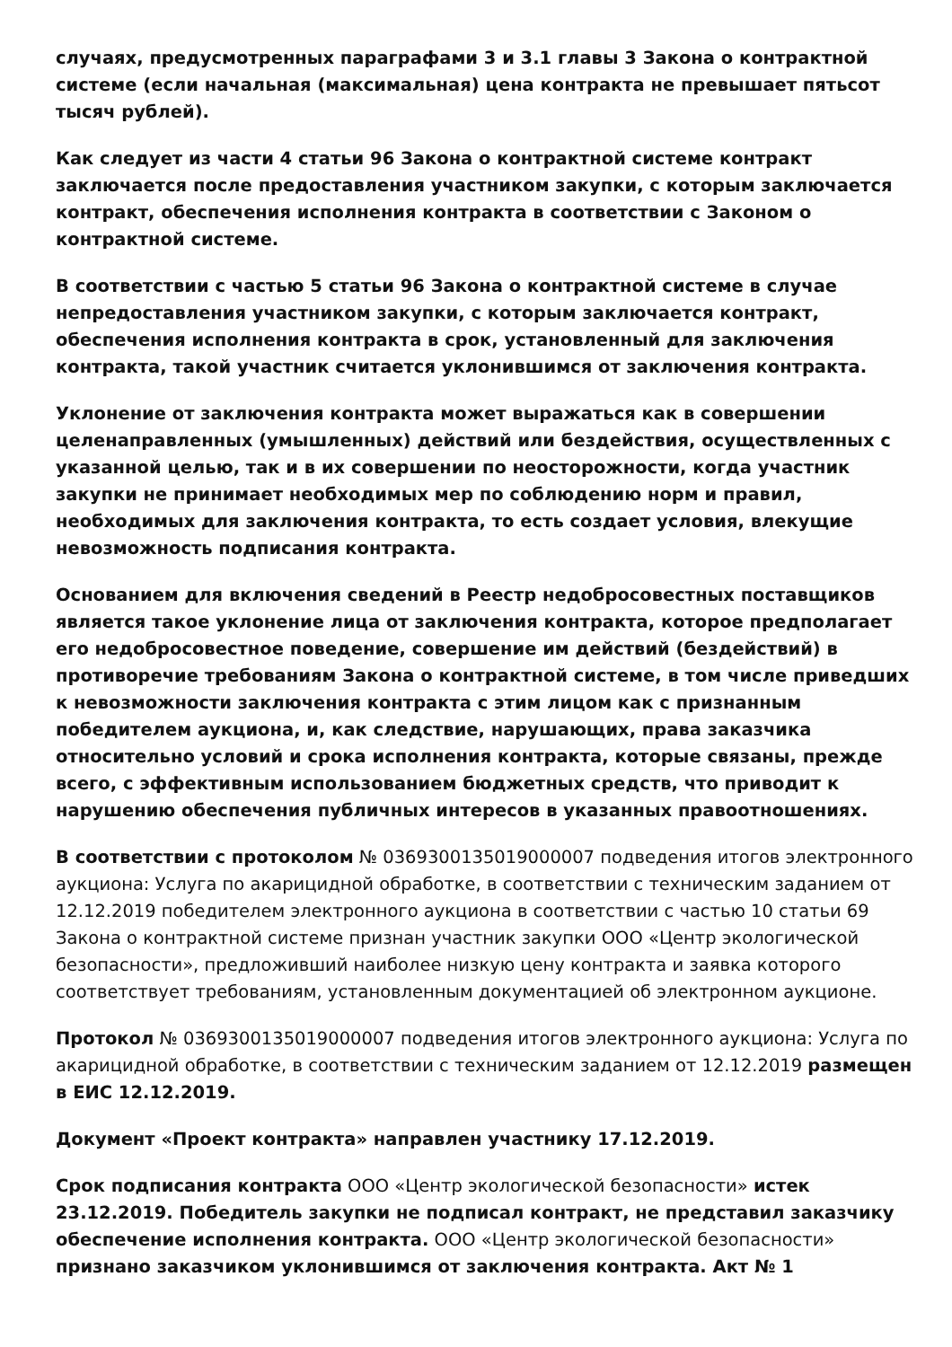случаях, предусмотренных параграфами 3 и 3.1 главы 3 Закона о контрактной системе (если начальная (максимальная) цена контракта не превышает пятьсот тысяч рублей).
Как следует из части 4 статьи 96 Закона о контрактной системе контракт заключается после предоставления участником закупки, с которым заключается контракт, обеспечения исполнения контракта в соответствии с Законом о контрактной системе.
В соответствии с частью 5 статьи 96 Закона о контрактной системе в случае непредоставления участником закупки, с которым заключается контракт, обеспечения исполнения контракта в срок, установленный для заключения контракта, такой участник считается уклонившимся от заключения контракта.
Уклонение от заключения контракта может выражаться как в совершении целенаправленных (умышленных) действий или бездействия, осуществленных с указанной целью, так и в их совершении по неосторожности, когда участник закупки не принимает необходимых мер по соблюдению норм и правил, необходимых для заключения контракта, то есть создает условия, влекущие невозможность подписания контракта.
Основанием для включения сведений в Реестр недобросовестных поставщиков является такое уклонение лица от заключения контракта, которое предполагает его недобросовестное поведение, совершение им действий (бездействий) в противоречие требованиям Закона о контрактной системе, в том числе приведших к невозможности заключения контракта с этим лицом как с признанным победителем аукциона, и, как следствие, нарушающих, права заказчика относительно условий и срока исполнения контракта, которые связаны, прежде всего, с эффективным использованием бюджетных средств, что приводит к нарушению обеспечения публичных интересов в указанных правоотношениях.
В соответствии с протоколом № 0369300135019000007 подведения итогов электронного аукциона: Услуга по акарицидной обработке, в соответствии с техническим заданием от 12.12.2019 победителем электронного аукциона в соответствии с частью 10 статьи 69 Закона о контрактной системе признан участник закупки ООО «Центр экологической безопасности», предложивший наиболее низкую цену контракта и заявка которого соответствует требованиям, установленным документацией об электронном аукционе.
Протокол № 0369300135019000007 подведения итогов электронного аукциона: Услуга по акарицидной обработке, в соответствии с техническим заданием от 12.12.2019 размещен в ЕИС 12.12.2019.
Документ «Проект контракта» направлен участнику 17.12.2019.
Срок подписания контракта ООО «Центр экологической безопасности» истек 23.12.2019. Победитель закупки не подписал контракт, не представил заказчику обеспечение исполнения контракта. ООО «Центр экологической безопасности» признано заказчиком уклонившимся от заключения контракта. Акт № 1